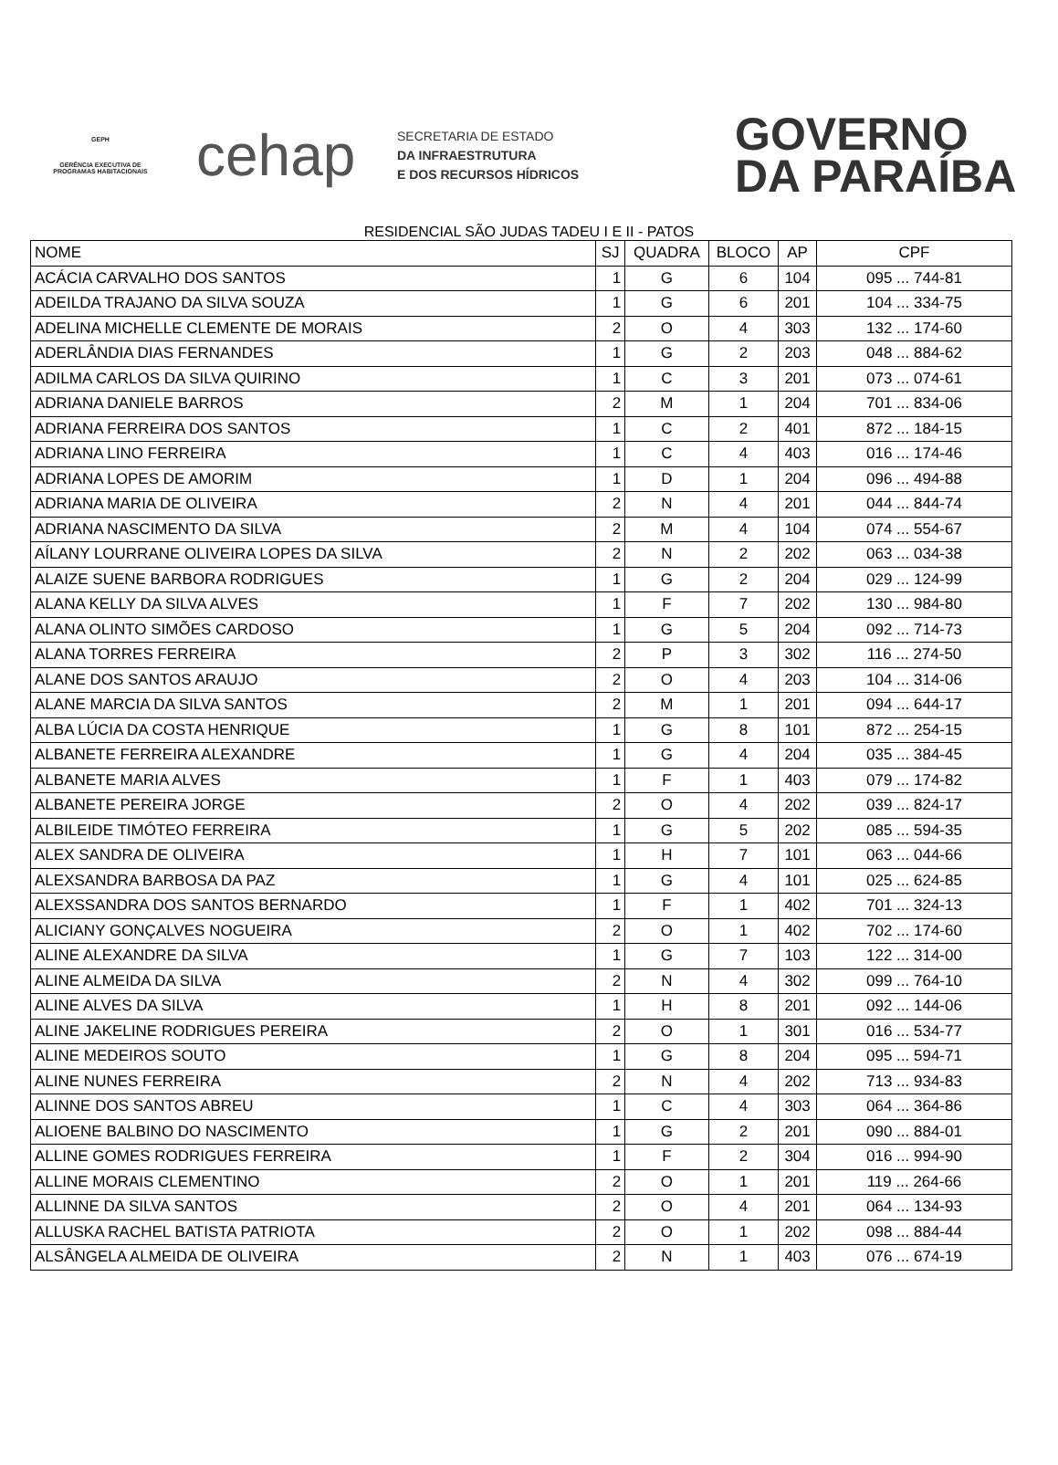GEPH
GERÊNCIA EXECUTIVA DE PROGRAMAS HABITACIONAIS
cehap
SECRETARIA DE ESTADO
DA INFRAESTRUTURA
E DOS RECURSOS HÍDRICOS
GOVERNO
DA PARAÍBA
RESIDENCIAL SÃO JUDAS TADEU I E II - PATOS
| NOME | SJ | QUADRA | BLOCO | AP | CPF |
| --- | --- | --- | --- | --- | --- |
| ACÁCIA CARVALHO DOS SANTOS | 1 | G | 6 | 104 | 095 ... 744-81 |
| ADEILDA TRAJANO DA SILVA SOUZA | 1 | G | 6 | 201 | 104 ... 334-75 |
| ADELINA MICHELLE CLEMENTE DE MORAIS | 2 | O | 4 | 303 | 132 ... 174-60 |
| ADERLÂNDIA DIAS FERNANDES | 1 | G | 2 | 203 | 048 ... 884-62 |
| ADILMA CARLOS DA SILVA QUIRINO | 1 | C | 3 | 201 | 073 ... 074-61 |
| ADRIANA DANIELE BARROS | 2 | M | 1 | 204 | 701 ... 834-06 |
| ADRIANA FERREIRA DOS SANTOS | 1 | C | 2 | 401 | 872 ... 184-15 |
| ADRIANA LINO FERREIRA | 1 | C | 4 | 403 | 016 ... 174-46 |
| ADRIANA LOPES DE AMORIM | 1 | D | 1 | 204 | 096 ... 494-88 |
| ADRIANA MARIA DE OLIVEIRA | 2 | N | 4 | 201 | 044 ... 844-74 |
| ADRIANA NASCIMENTO DA SILVA | 2 | M | 4 | 104 | 074 ... 554-67 |
| AÍLANY LOURRANE OLIVEIRA LOPES DA SILVA | 2 | N | 2 | 202 | 063 ... 034-38 |
| ALAIZE SUENE BARBORA RODRIGUES | 1 | G | 2 | 204 | 029 ... 124-99 |
| ALANA KELLY DA SILVA ALVES | 1 | F | 7 | 202 | 130 ... 984-80 |
| ALANA OLINTO SIMÕES CARDOSO | 1 | G | 5 | 204 | 092 ... 714-73 |
| ALANA TORRES FERREIRA | 2 | P | 3 | 302 | 116 ... 274-50 |
| ALANE DOS SANTOS ARAUJO | 2 | O | 4 | 203 | 104 ... 314-06 |
| ALANE MARCIA DA SILVA SANTOS | 2 | M | 1 | 201 | 094 ... 644-17 |
| ALBA LÚCIA DA COSTA HENRIQUE | 1 | G | 8 | 101 | 872 ... 254-15 |
| ALBANETE FERREIRA ALEXANDRE | 1 | G | 4 | 204 | 035 ... 384-45 |
| ALBANETE MARIA ALVES | 1 | F | 1 | 403 | 079 ... 174-82 |
| ALBANETE PEREIRA JORGE | 2 | O | 4 | 202 | 039 ... 824-17 |
| ALBILEIDE TIMÓTEO FERREIRA | 1 | G | 5 | 202 | 085 ... 594-35 |
| ALEX SANDRA DE OLIVEIRA | 1 | H | 7 | 101 | 063 ... 044-66 |
| ALEXSANDRA BARBOSA DA PAZ | 1 | G | 4 | 101 | 025 ... 624-85 |
| ALEXSSANDRA DOS SANTOS BERNARDO | 1 | F | 1 | 402 | 701 ... 324-13 |
| ALICIANY GONÇALVES NOGUEIRA | 2 | O | 1 | 402 | 702 ... 174-60 |
| ALINE ALEXANDRE DA SILVA | 1 | G | 7 | 103 | 122 ... 314-00 |
| ALINE ALMEIDA DA SILVA | 2 | N | 4 | 302 | 099 ... 764-10 |
| ALINE ALVES DA SILVA | 1 | H | 8 | 201 | 092 ... 144-06 |
| ALINE JAKELINE RODRIGUES PEREIRA | 2 | O | 1 | 301 | 016 ... 534-77 |
| ALINE MEDEIROS SOUTO | 1 | G | 8 | 204 | 095 ... 594-71 |
| ALINE NUNES FERREIRA | 2 | N | 4 | 202 | 713 ... 934-83 |
| ALINNE DOS SANTOS ABREU | 1 | C | 4 | 303 | 064 ... 364-86 |
| ALIOENE BALBINO DO NASCIMENTO | 1 | G | 2 | 201 | 090 ... 884-01 |
| ALLINE GOMES RODRIGUES FERREIRA | 1 | F | 2 | 304 | 016 ... 994-90 |
| ALLINE MORAIS CLEMENTINO | 2 | O | 1 | 201 | 119 ... 264-66 |
| ALLINNE DA SILVA SANTOS | 2 | O | 4 | 201 | 064 ... 134-93 |
| ALLUSKA RACHEL BATISTA PATRIOTA | 2 | O | 1 | 202 | 098 ... 884-44 |
| ALSÂNGELA ALMEIDA DE OLIVEIRA | 2 | N | 1 | 403 | 076 ... 674-19 |